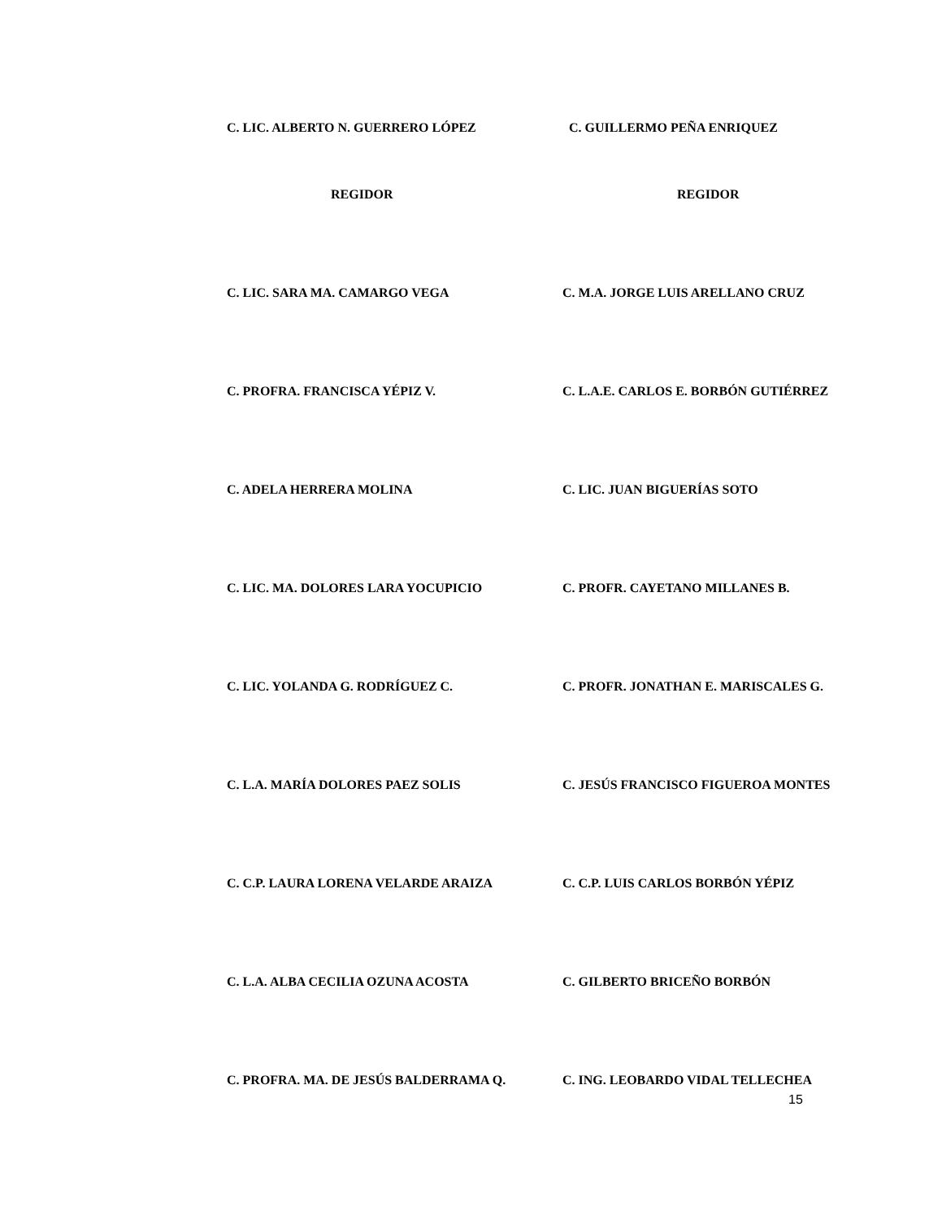C. LIC. ALBERTO N. GUERRERO LÓPEZ C. GUILLERMO PEÑA ENRIQUEZ
REGIDOR REGIDOR
C. LIC. SARA MA. CAMARGO VEGA C. M.A. JORGE LUIS ARELLANO CRUZ
C. PROFRA. FRANCISCA YÉPIZ V. C. L.A.E. CARLOS E. BORBÓN GUTIÉRREZ
C. ADELA HERRERA MOLINA C. LIC. JUAN BIGUERÍAS SOTO
C. LIC. MA. DOLORES LARA YOCUPICIO C. PROFR. CAYETANO MILLANES B.
C. LIC. YOLANDA G. RODRÍGUEZ C. C. PROFR. JONATHAN E. MARISCALES G.
C. L.A. MARÍA DOLORES PAEZ SOLIS C. JESÚS FRANCISCO FIGUEROA MONTES
C. C.P. LAURA LORENA VELARDE ARAIZA C. C.P. LUIS CARLOS BORBÓN YÉPIZ
C. L.A. ALBA CECILIA OZUNA ACOSTA C. GILBERTO BRICEÑO BORBÓN
C. PROFRA. MA. DE JESÚS BALDERRAMA Q. C. ING. LEOBARDO VIDAL TELLECHEA
15